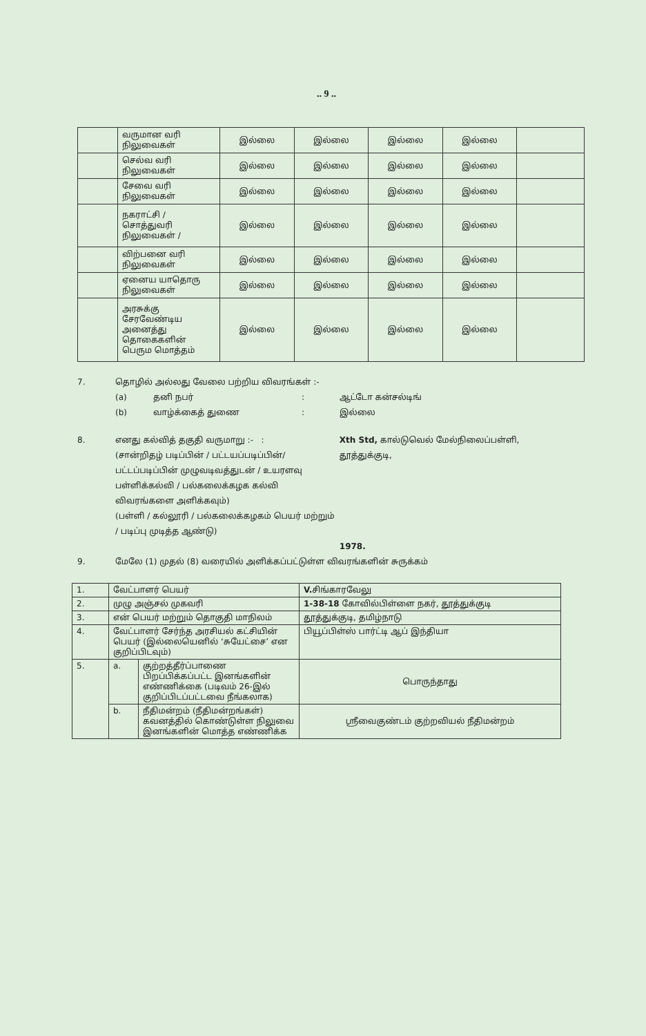.. 9 ..
| | வருமான வரி நிலுவைகள் | இல்லை | இல்லை | இல்லை | இல்லை | |
| | செல்வ வரி நிலுவைகள் | இல்லை | இல்லை | இல்லை | இல்லை | |
| | சேவை வரி நிலுவைகள் | இல்லை | இல்லை | இல்லை | இல்லை | |
| | நகராட்சி / சொத்துவரி நிலுவைகள் / | இல்லை | இல்லை | இல்லை | இல்லை | |
| | விற்பனை வரி நிலுவைகள் | இல்லை | இல்லை | இல்லை | இல்லை | |
| | ஏனைய யாதொரு நிலுவைகள் | இல்லை | இல்லை | இல்லை | இல்லை | |
| | அரசுக்கு சேரவேண்டிய அனைத்து தொகைகளின் பெரும மொத்தம் | இல்லை | இல்லை | இல்லை | இல்லை | |
7. தொழில் அல்லது வேலை பற்றிய விவரங்கள் :-
(a) தனி நபர்: ஆட்டோ கன்சல்டிங்
(b) வாழ்க்கைத் துணை: இல்லை
8. எனது கல்வித் தகுதி வருமாறு :- :
(சான்றிதழ் படிப்பின் / பட்டயப்படிப்பின்/ பட்டப்படிப்பின் முழுவடிவத்துடன் / உயரளவு பள்ளிக்கல்வி / பல்கலைக்கழக கல்வி விவரங்களை அளிக்கவும்)
(பள்ளி / கல்லூரி / பல்கலைக்கழகம் பெயர் மற்றும் / படிப்பு முடித்த ஆண்டு) Xth Std, கால்டுவெல் மேல்நிலைப்பள்ளி, தூத்துக்குடி,
1978.
9. மேலே (1) முதல் (8) வரையில் அளிக்கப்பட்டுள்ள விவரங்களின் சுருக்கம்
| 1. | வேட்பாளர் பெயர் | | V. சிங்காரவேலு |
| 2. | முழு அஞ்சல் முகவரி | | 1-38-18 கோவில்பிள்ளை நகர், தூத்துக்குடி |
| 3. | என் பெயர் மற்றும் தொகுதி மாநிலம் | | தூத்துக்குடி, தமிழ்நாடு |
| 4. | வேட்பாளர் சேர்ந்த அரசியல் கட்சியின் பெயர் (இல்லையெனில் ‘சுயேட்சை’ என குறிப்பிடவும்) | | பியூப்பிள்ஸ் பார்ட்டி ஆப் இந்தியா |
| 5. | a. | குற்றத்தீர்ப்பாணை பிறப்பிக்கப்பட்ட இனங்களின் எண்ணிக்கை (படிவம் 26-இல் குறிப்பிடப்பட்டவை நீங்கலாக) | பொருந்தாது |
| | b. | நீதிமன்றம் (நீதிமன்றங்கள்) கவனத்தில் கொண்டுள்ள நிலுவை இனங்களின் மொத்த எண்ணிக்க | ஸ்ரீவைகுண்டம் குற்றவியல் நீதிமன்றம் |